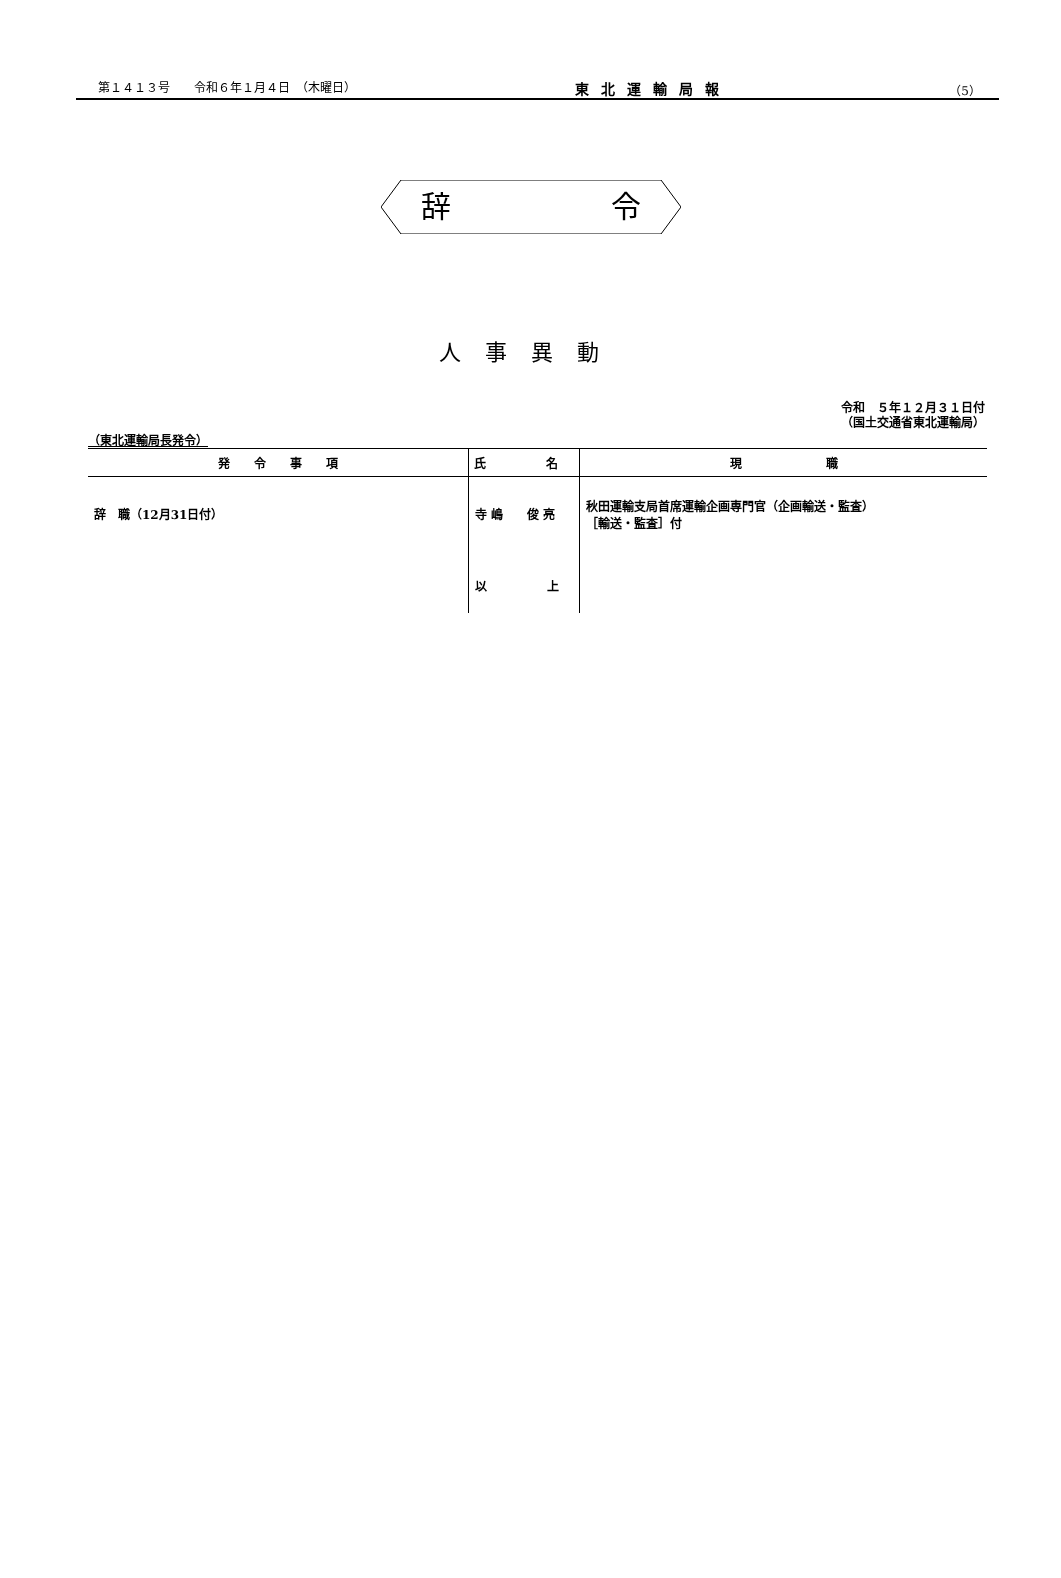第１４１３号　　令和６年１月４日　（木曜日） 東北運輸局報 （5）
辞 令
人事異動
令和　５年１２月３１日付
（国土交通省東北運輸局）
（東北運輸局長発令）
| 発 令 事 項 | 氏 名 | 現 職 |
| --- | --- | --- |
| 辞 職（12月31日付） | 寺 嶋 俊 亮 | 秋田運輸支局首席運輸企画専門官（企画輸送・監査） ［輸送・監査］付 |
| | 以 上 | |